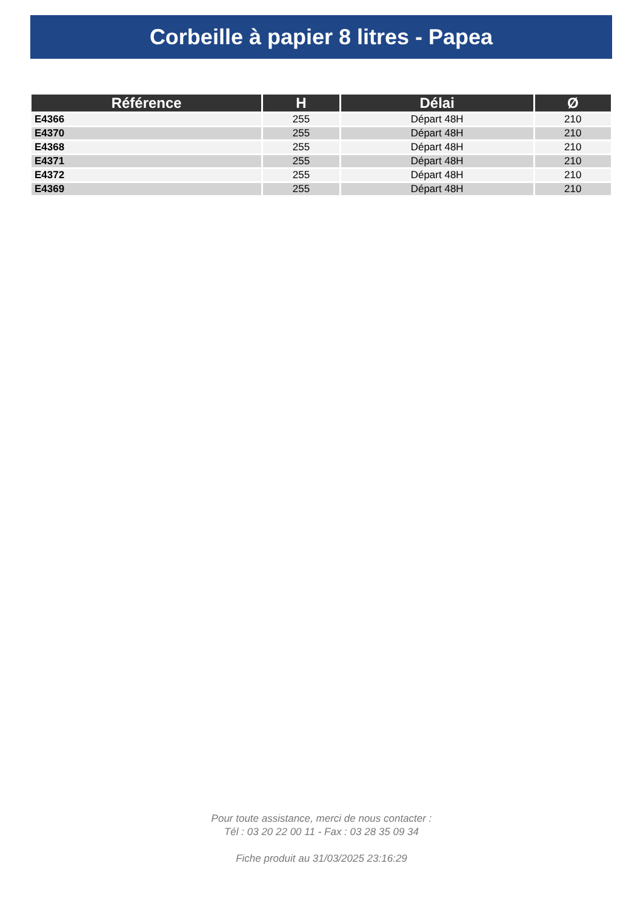Corbeille à papier 8 litres - Papea
| Référence | H | Délai | Ø |
| --- | --- | --- | --- |
| E4366 | 255 | Départ 48H | 210 |
| E4370 | 255 | Départ 48H | 210 |
| E4368 | 255 | Départ 48H | 210 |
| E4371 | 255 | Départ 48H | 210 |
| E4372 | 255 | Départ 48H | 210 |
| E4369 | 255 | Départ 48H | 210 |
Pour toute assistance, merci de nous contacter :
Tél : 03 20 22 00 11 - Fax : 03 28 35 09 34
Fiche produit au 31/03/2025 23:16:29